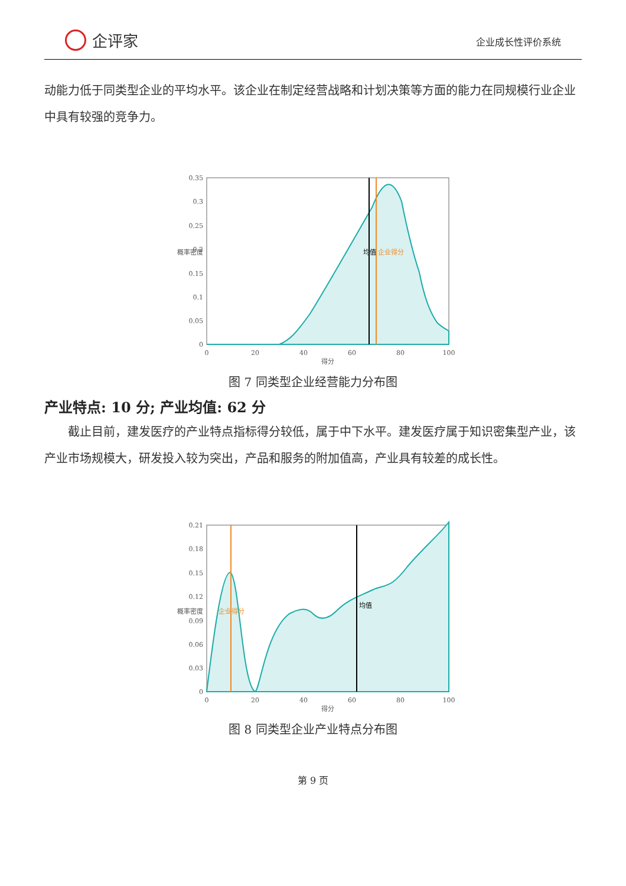企评家
企业成长性评价系统
动能力低于同类型企业的平均水平。该企业在制定经营战略和计划决策等方面的能力在同规模行业企业中具有较强的竞争力。
0.35
0.3
0.25
0.2
0.15
0.1
0.05
0
0
20
40
60
80
100
得分
均值
企业得分
概率密度
图 7 同类型企业经营能力分布图
产业特点: 10 分; 产业均值: 62 分
截止目前，建发医疗的产业特点指标得分较低，属于中下水平。建发医疗属于知识密集型产业，该产业市场规模大，研发投入较为突出，产品和服务的附加值高，产业具有较差的成长性。
0.21
0.18
0.15
0.12
0.09
0.06
0.03
0
0
20
40
60
80
100
得分
企业得分
均值
概率密度
图 8 同类型企业产业特点分布图
第 9 页